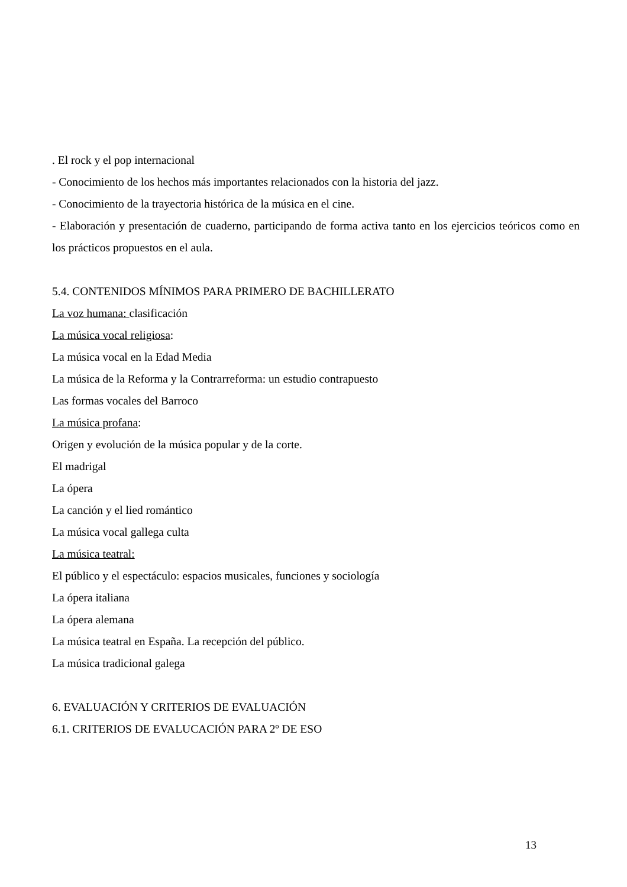. El rock y el pop internacional
- Conocimiento de los hechos más importantes relacionados con la historia del jazz.
- Conocimiento de la trayectoria histórica de la música en el cine.
- Elaboración y presentación de cuaderno, participando de forma activa tanto en los ejercicios teóricos como en los prácticos propuestos en el aula.
5.4. CONTENIDOS MÍNIMOS PARA PRIMERO DE BACHILLERATO
La voz humana: clasificación
La música vocal religiosa:
La música vocal en la Edad Media
La música de la Reforma y la Contrarreforma: un estudio contrapuesto
Las formas vocales del Barroco
La música profana:
Origen y evolución de la música popular y de la corte.
El madrigal
La ópera
La canción y el lied romántico
La música vocal gallega culta
La música teatral:
El público y el espectáculo: espacios musicales, funciones y sociología
La ópera italiana
La ópera alemana
La música teatral en España. La recepción del público.
La música tradicional galega
6. EVALUACIÓN Y CRITERIOS DE EVALUACIÓN
6.1. CRITERIOS DE EVALUCACIÓN PARA 2º DE ESO
13